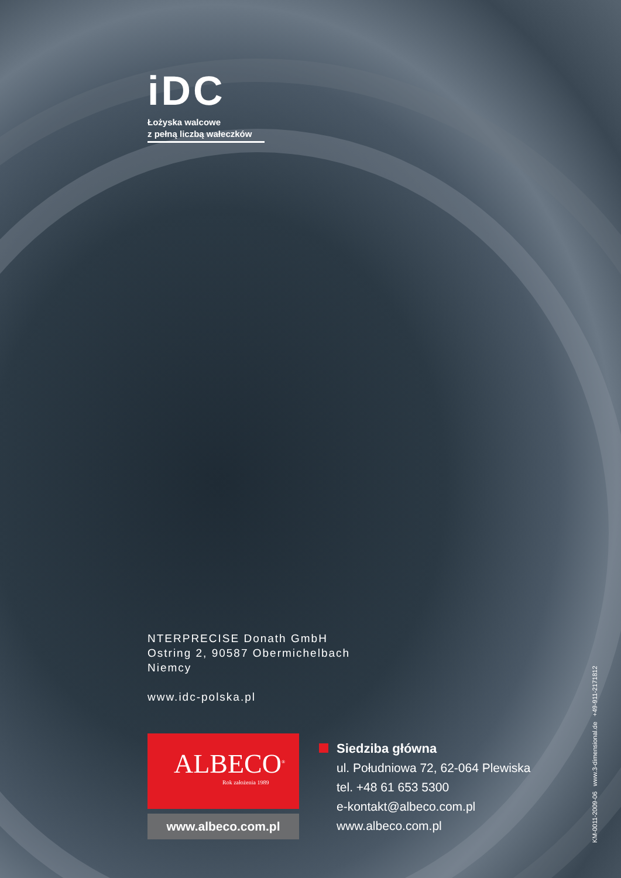iDC
Łożyska walcowe
z pełną liczbą wałeczków
NTERPRECISE Donath GmbH
Ostring 2, 90587 Obermichelbach
Niemcy
www.idc-polska.pl
ALBECO<sup>®</sup>
Rok założenia 1989
www.albeco.com.pl
Siedziba główna
ul. Południowa 72, 62-064 Plewiska
tel. +48 61 653 5300
e-kontakt@albeco.com.pl
www.albeco.com.pl
KM-0011-2009-06 www.3-dimensional.de +49-911-2171812